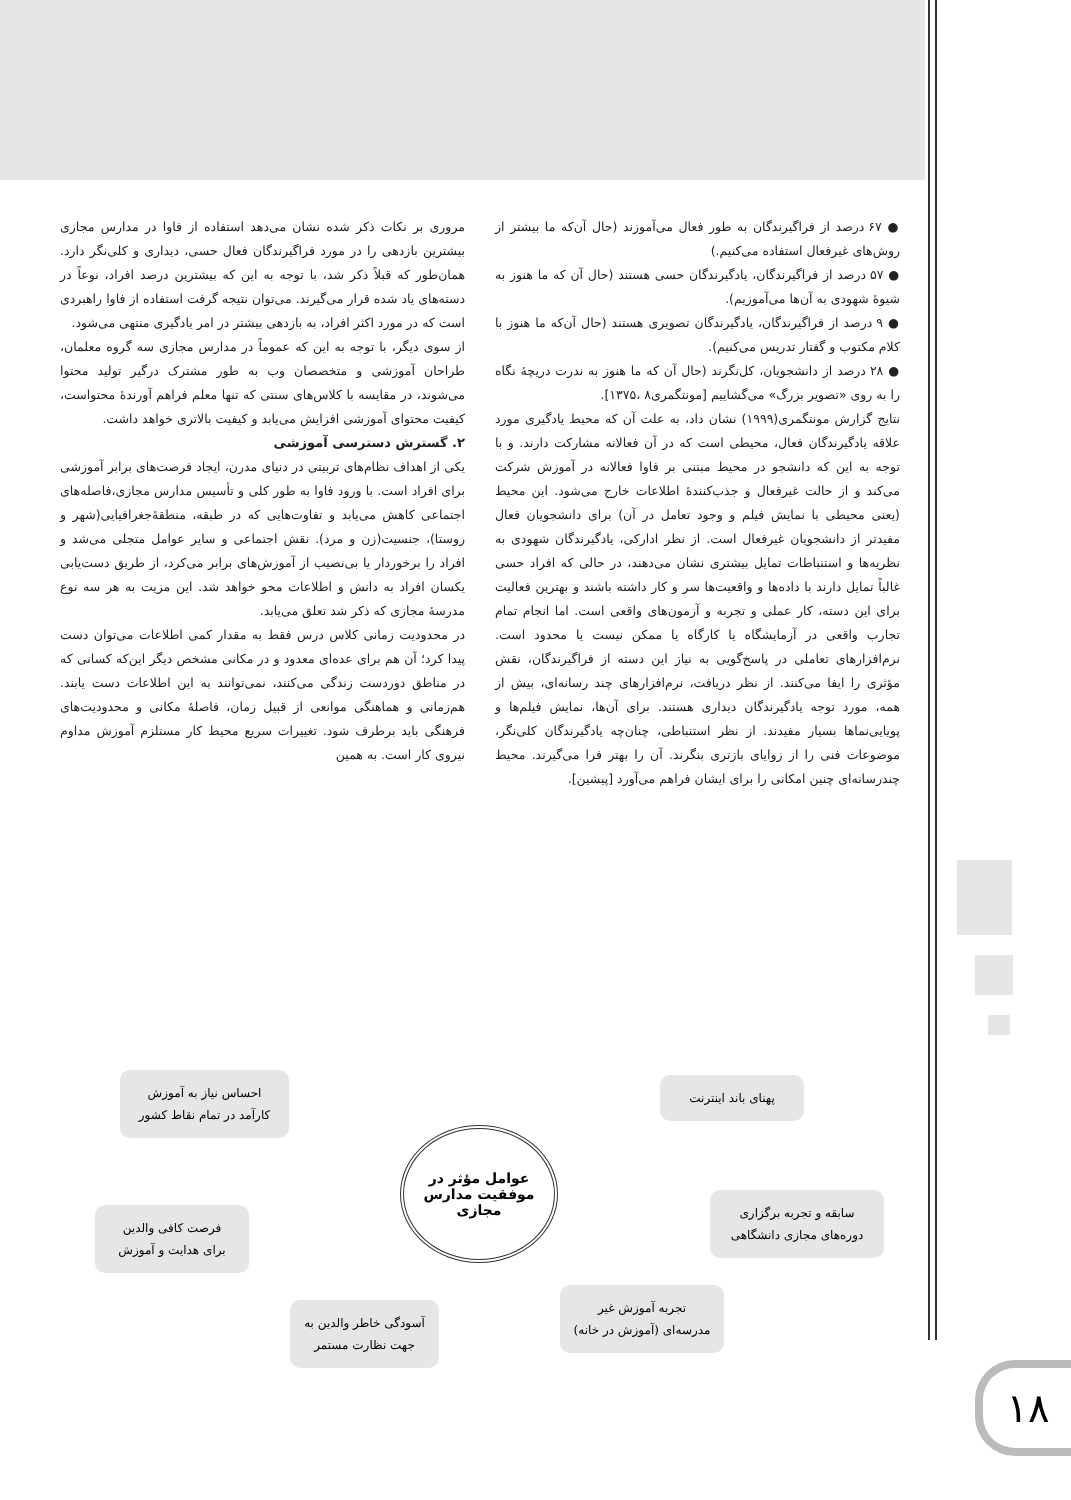● ۶۷ درصد از فراگیرندگان به طور فعال می‌آموزند (حال آن‌که ما بیشتر از روش‌های غیرفعال استفاده می‌کنیم.)
● ۵۷ درصد از فراگیرندگان، یادگیرندگان حسی هستند (حال آن که ما هنوز به شیوهٔ شهودی به آن‌ها می‌آموزیم).
● ۹ درصد از فراگیرندگان، یادگیرندگان تصویری هستند (حال آن‌که ما هنوز با کلام مکتوب و گفتار تدریس می‌کنیم).
● ۲۸ درصد از دانشجویان، کل‌نگرند (حال آن که ما هنوز به ندرت دریچهٔ نگاه را به روی «تصویر بزرگ» می‌گشاییم [مونتگمری۸ ،۱۳۷۵].
نتایج گزارش مونتگمری(۱۹۹۹) نشان داد، به علت آن که محیط یادگیری مورد علاقه یادگیرندگان فعال، محیطی است که در آن فعالانه مشارکت دارند. و با توجه به این که دانشجو در محیط مبتنی بر فاوا فعالانه در آموزش شرکت می‌کند و از حالت غیرفعال و جذب‌کنندهٔ اطلاعات خارج می‌شود. این محیط (یعنی محیطی با نمایش فیلم و وجود تعامل در آن) برای دانشجویان فعال مفیدتر از دانشجویان غیرفعال است. از نظر ادارکی، یادگیرندگان شهودی به نظریه‌ها و استنباطات تمایل بیشتری نشان می‌دهند، در حالی که افراد حسی غالباً تمایل دارند با داده‌ها و واقعیت‌ها سر و کار داشته باشند و بهترین فعالیت برای این دسته، کار عملی و تجربه و آزمون‌های واقعی است. اما انجام تمام تجارب واقعی در آزمایشگاه یا کارگاه یا ممکن نیست یا محدود است. نرم‌افزارهای تعاملی در پاسخ‌گویی به نیاز این دسته از فراگیرندگان، نقش مؤثری را ایفا می‌کنند. از نظر دریافت، نرم‌افزارهای چند رسانه‌ای، بیش از همه، مورد توجه یادگیرندگان دیداری هستند. برای آن‌ها، نمایش فیلم‌ها و پویایی‌نماها بسیار مفیدند. از نظر استنباطی، چنان‌چه یادگیرندگان کلی‌نگر، موضوعات فنی را از زوایای بازتری بنگرند. آن را بهتر فرا می‌گیرند. محیط چندرسانه‌ای چنین امکانی را برای ایشان فراهم می‌آورد [پیشین].
مروری بر نکات ذکر شده نشان می‌دهد استفاده از فاوا در مدارس مجازی بیشترین بازدهی را در مورد فراگیرندگان فعال حسی، دیداری و کلی‌نگر دارد. همان‌طور که قبلاً ذکر شد، با توجه به این که بیشترین درصد افراد، نوعاً در دسته‌های یاد شده قرار می‌گیرند. می‌توان نتیجه گرفت استفاده از فاوا راهبردی است که در مورد اکثر افراد، به بازدهی بیشتر در امر یادگیری منتهی می‌شود.
از سوی دیگر، با توجه به این که عموماً در مدارس مجازی سه گروه معلمان، طراحان آموزشی و متخصصان وب به طور مشترک درگیر تولید محتوا می‌شوند، در مقایسه با کلاس‌های سنتی که تنها معلم فراهم آورندهٔ محتواست، کیفیت محتوای آموزشی افزایش می‌یابد و کیفیت بالاتری خواهد داشت.
۲. گسترش دسترسی آموزشی
یکی از اهداف نظام‌های تربیتی در دنیای مدرن، ایجاد فرصت‌های برابر آموزشی برای افراد است. با ورود فاوا به طور کلی و تأسیس مدارس مجازی،فاصله‌های اجتماعی کاهش می‌یابد و تفاوت‌هایی که در طبقه، منطقهٔ‌جغرافیایی(شهر و روستا)، جنسیت(زن و مرد). نقش اجتماعی و سایر عوامل متجلی می‌شد و افراد را برخوردار یا بی‌نصیب از آموزش‌های برابر می‌کرد، از طریق دست‌یابی یکسان افراد به دانش و اطلاعات محو خواهد شد. این مزیت به هر سه نوع مدرسهٔ مجازی که ذکر شد تعلق می‌یابد.
در محدودیت زمانی کلاس درس فقط به مقدار کمی اطلاعات می‌توان دست پیدا کرد؛ آن هم برای عده‌ای معدود و در مکانی مشخص دیگر این‌که کسانی که در مناطق دوردست زندگی می‌کنند، نمی‌توانند به این اطلاعات دست یابند. هم‌زمانی و هماهنگی موانعی از قبیل زمان، فاصلهٔ مکانی و محدودیت‌های فرهنگی باید برطرف شود. تغییرات سریع محیط کار مستلزم آموزش مداوم نیروی کار است. به همین
عوامل مؤثر در
موفقیت مدارس
مجازی
پهنای باند اینترنت
سابقه و تجربه برگزاری
دوره‌های مجازی دانشگاهی
تجربه آموزش غیر
مدرسه‌ای (آموزش در خانه)
آسودگی خاطر والدین به
جهت نظارت مستمر
فرصت کافی والدین
برای هدایت و آموزش
احساس نیاز به آموزش
کارآمد در تمام نقاط کشور
۱۸